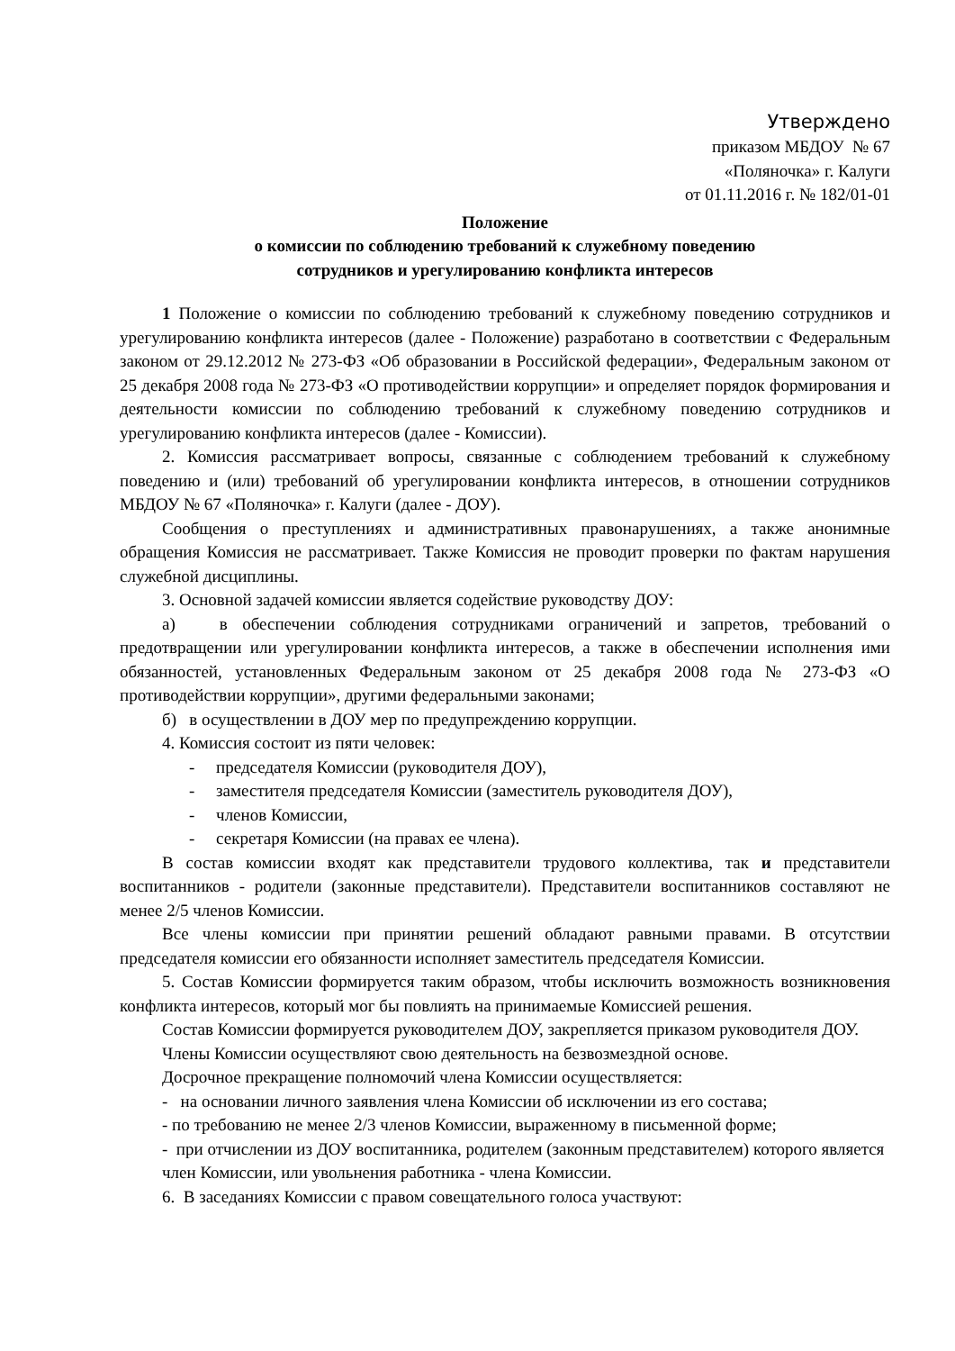Утверждено
приказом МБДОУ № 67
«Поляночка» г. Калуги
от 01.11.2016 г. № 182/01-01
Положение
о комиссии по соблюдению требований к служебному поведению
сотрудников и урегулированию конфликта интересов
1 Положение о комиссии по соблюдению требований к служебному поведению сотрудников и урегулированию конфликта интересов (далее - Положение) разработано в соответствии с Федеральным законом от 29.12.2012 № 273-ФЗ «Об образовании в Российской федерации», Федеральным законом от 25 декабря 2008 года № 273-ФЗ «О противодействии коррупции» и определяет порядок формирования и деятельности комиссии по соблюдению требований к служебному поведению сотрудников и урегулированию конфликта интересов (далее - Комиссии).
2. Комиссия рассматривает вопросы, связанные с соблюдением требований к служебному поведению и (или) требований об урегулировании конфликта интересов, в отношении сотрудников МБДОУ № 67 «Поляночка» г. Калуги (далее - ДОУ).
Сообщения о преступлениях и административных правонарушениях, а также анонимные обращения Комиссия не рассматривает. Также Комиссия не проводит проверки по фактам нарушения служебной дисциплины.
3. Основной задачей комиссии является содействие руководству ДОУ:
а) в обеспечении соблюдения сотрудниками ограничений и запретов, требований о предотвращении или урегулировании конфликта интересов, а также в обеспечении исполнения ими обязанностей, установленных Федеральным законом от 25 декабря 2008 года № 273-ФЗ «О противодействии коррупции», другими федеральными законами;
б) в осуществлении в ДОУ мер по предупреждению коррупции.
4. Комиссия состоит из пяти человек:
- председателя Комиссии (руководителя ДОУ),
- заместителя председателя Комиссии (заместитель руководителя ДОУ),
- членов Комиссии,
- секретаря Комиссии (на правах ее члена).
В состав комиссии входят как представители трудового коллектива, так и представители воспитанников - родители (законные представители). Представители воспитанников составляют не менее 2/5 членов Комиссии.
Все члены комиссии при принятии решений обладают равными правами. В отсутствии председателя комиссии его обязанности исполняет заместитель председателя Комиссии.
5. Состав Комиссии формируется таким образом, чтобы исключить возможность возникновения конфликта интересов, который мог бы повлиять на принимаемые Комиссией решения.
Состав Комиссии формируется руководителем ДОУ, закрепляется приказом руководителя ДОУ.
Члены Комиссии осуществляют свою деятельность на безвозмездной основе.
Досрочное прекращение полномочий члена Комиссии осуществляется:
- на основании личного заявления члена Комиссии об исключении из его состава;
- по требованию не менее 2/3 членов Комиссии, выраженному в письменной форме;
- при отчислении из ДОУ воспитанника, родителем (законным представителем) которого является член Комиссии, или увольнения работника - члена Комиссии.
6. В заседаниях Комиссии с правом совещательного голоса участвуют: